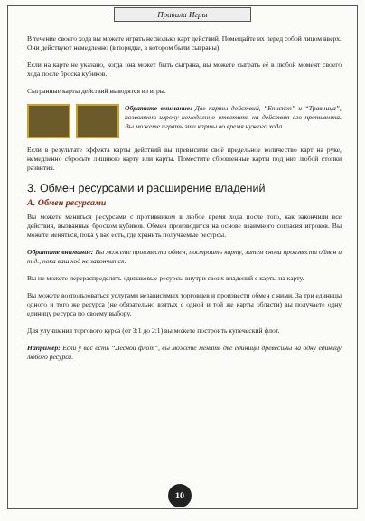Правила Игры
В течение своего хода вы можете играть несколько карт действий. Помещайте их перед собой лицом вверх. Они действуют немедленно (в порядке, в котором были сыграны).
Если на карте не указано, когда она может быть сыграна, вы можете сыграть её в любой момент своего хода после броска кубиков.
Сыгранные карты действий выводятся из игры.
Обратите внимание: Две карты действий, “Епископ” и “Травница”, позволяют игроку немедленно ответить на действия его противника. Вы можете играть эти карты во время чужого хода.
Если в результате эффекта карты действий вы превысили своё предельное количество карт на руке, немедленно сбросьте лишнюю карту или карты. Поместите сброшенные карты под низ любой стопки развития.
3. Обмен ресурсами и расширение владений
А. Обмен ресурсами
Вы можете меняться ресурсами с противником в любое время хода после того, как закончили все действия, вызванные броском кубиков. Обмен производится на основе взаимного согласия игроков. Вы можете меняться, пока у вас есть, где хранить получаемые ресурсы.
Обратите внимание: Вы можете произвести обмен, построить карту, затем снова произвести обмен и т.д., пока ваш ход не закончится.
Вы не можете перераспределять одинаковые ресурсы внутри своих владений с карты на карту.
Вы можете воспользоваться услугами независимых торговцев и произвести обмен с ними. За три единицы одного и того же ресурса (не обязательно взятых с одной и той же карты области) вы получаете одну единицу ресурса по своему выбору.
Для улучшения торгового курса (от 3:1 до 2:1) вы можете построить купеческий флот.
Например: Если у вас есть “Лесной флот”, вы можете менять две единицы древесины на одну единицу любого ресурса.
10